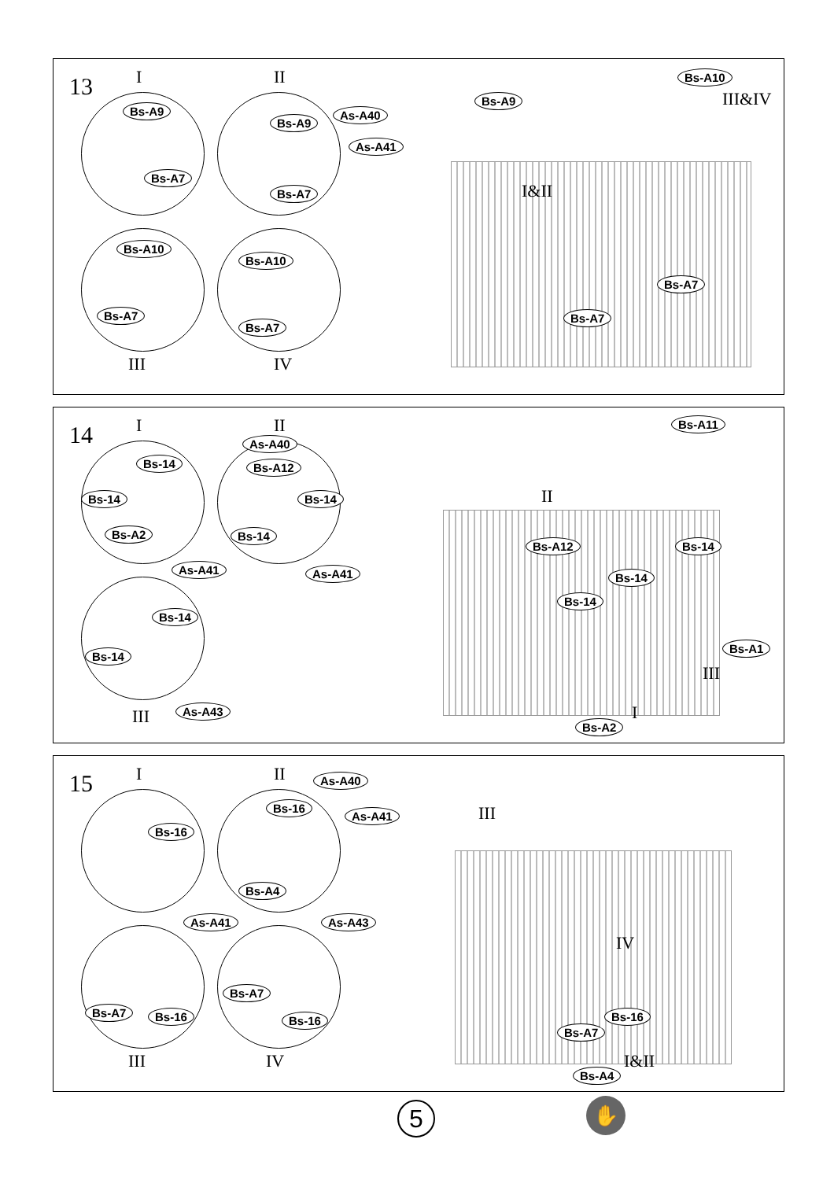13 I II
Bs-A9
Bs-A7
Bs-A9
As-A40
As-A41
Bs-A7
Bs-A10
Bs-A7
Bs-A10
Bs-A7
III IV
Bs-A9
Bs-A10
III&IV
I&II
Bs-A7
Bs-A7
14 I II
As-A40
Bs-14
Bs-14
Bs-A2
As-A41
Bs-A12
Bs-14
Bs-14
As-A41
Bs-14
Bs-14
III As-A43
Bs-A11
II
Bs-A12 Bs-14
Bs-14
Bs-14
Bs-A1
III
I
Bs-A2
15 I II
Bs-16
Bs-16
As-A40
As-A41
Bs-A4
As-A41 As-A43
Bs-A7
Bs-A7 Bs-16 Bs-16
III IV
III
IV
Bs-16
Bs-A7
I&II
Bs-A4
5 ✋